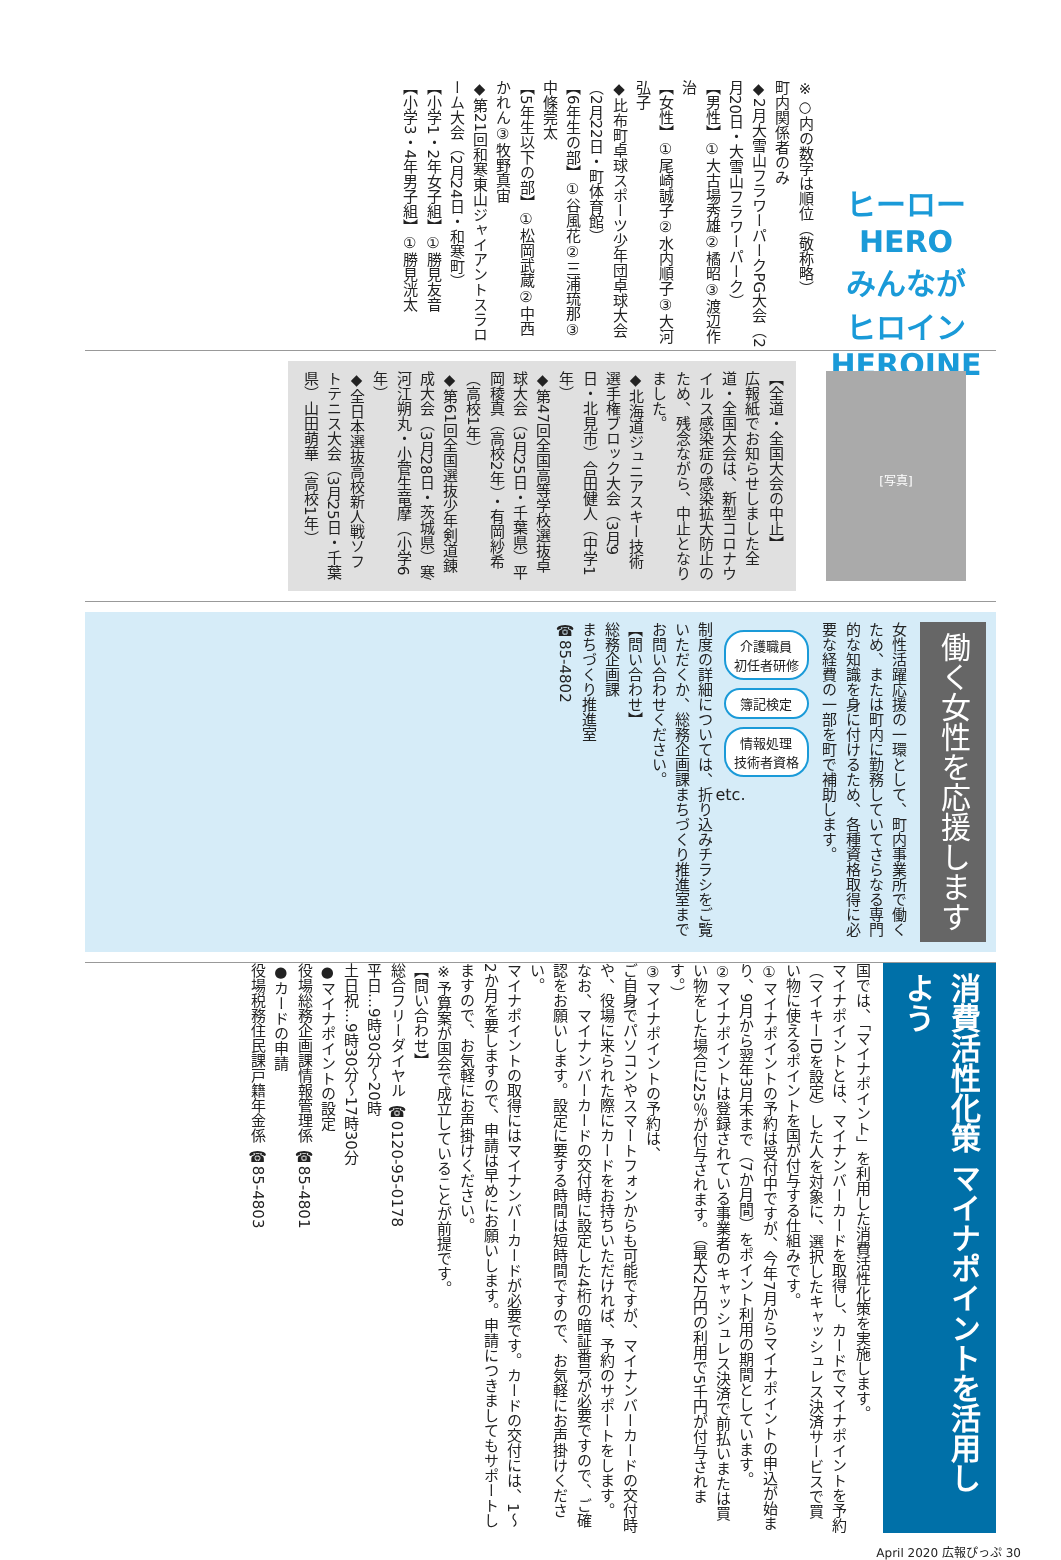ヒーロー
HERO
みんなが
ヒロイン
HEROINE
※○内の数字は順位（敬称略）
町内関係者のみ
◆2月大雪山フラワーパークPG大会（2月20日・大雪山フラワーパーク）
【男性】①大古場秀雄②橘昭③渡辺作治
【女性】①尾崎誠子②水内順子③大河弘子
◆比布町卓球スポーツ少年団卓球大会（2月22日・町体育館）
【6年生の部】①谷風花②三浦琉那③中條莞太
【5年生以下の部】①松岡武蔵②中西かれん③牧野真宙
◆第21回和寒東山ジャイアントスラローム大会（2月24日・和寒町）
【小学1・2年女子組】①勝見友音
【小学3・4年男子組】①勝見洸太
[写真]
【全道・全国大会の中止】
広報紙でお知らせしました全道・全国大会は、新型コロナウイルス感染症の感染拡大防止のため、残念ながら、中止となりました。
◆北海道ジュニアスキー技術選手権ブロック大会（3月9日・北見市）合田健人（中学1年）
◆第47回全国高等学校選抜卓球大会（3月25日・千葉県）平岡稜真（高校2年）・有岡紗希（高校1年）
◆第61回全国選抜少年剣道錬成大会（3月28日・茨城県）寒河江朔丸・小菅生竜摩（小学6年）
◆全日本選抜高校新人戦ソフトテニス大会（3月25日・千葉県）山田萌華（高校1年）
働く女性を応援します
女性活躍応援の一環として、町内事業所で働くため、または町内に勤務していてさらなる専門的な知識を身に付けるため、各種資格取得に必要な経費の一部を町で補助します。
介護職員
初任者研修
簿記検定
情報処理
技術者資格
etc.
制度の詳細については、折り込みチラシをご覧いただくか、総務企画課まちづくり推進室までお問い合わせください。
【問い合わせ】
総務企画課
まちづくり推進室
☎85-4802
消費活性化策 マイナポイントを活用しよう
国では、「マイナポイント」を利用した消費活性化策を実施します。
マイナポイントとは、マイナンバーカードを取得し、カードでマイナポイントを予約（マイキーIDを設定）した人を対象に、選択したキャッシュレス決済サービスで買い物に使えるポイントを国が付与する仕組みです。
①マイナポイントの予約は受付中ですが、今年7月からマイナポイントの申込が始まり、9月から翌年3月末まで（7か月間）をポイント利用の期間としています。
②マイナポイントは登録されている事業者のキャッシュレス決済で前払いまたは買い物をした場合に25％が付与されます。（最大2万円の利用で5千円が付与されます。）
③マイナポイントの予約は、
ご自身でパソコンやスマートフォンからも可能ですが、マイナンバーカードの交付時や、役場に来られた際にカードをお持ちいただければ、予約のサポートをします。
なお、マイナンバーカードの交付時に設定した4桁の暗証番号が必要ですので、ご確認をお願いします。設定に要する時間は短時間ですので、お気軽にお声掛けください。
マイナポイントの取得にはマイナンバーカードが必要です。カードの交付には、1～2か月を要しますので、申請は早めにお願いします。申請につきましてもサポートしますので、お気軽にお声掛けください。
※予算案が国会で成立していることが前提です。
【問い合わせ】
総合フリーダイヤル ☎0120-95-0178
平日…9時30分～20時
土日祝…9時30分～17時30分
●マイナポイントの設定
役場総務企画課情報管理係 ☎85-4801
●カードの申請
役場税務住民課戸籍年金係 ☎85-4803
April 2020 広報ぴっぷ 30